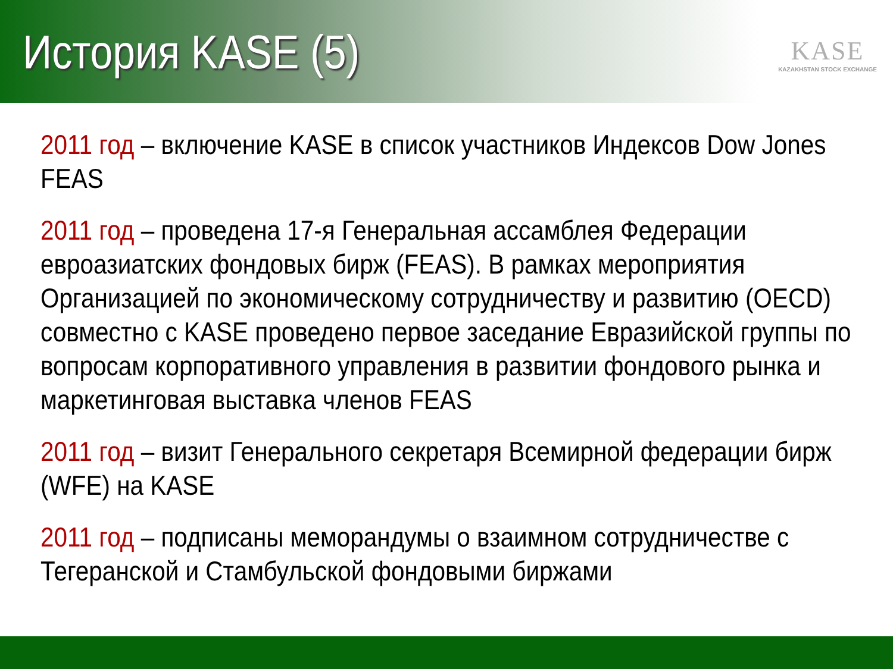История KASE (5)
KASE
KAZAKHSTAN STOCK EXCHANGE
2011 год – включение KASE в список участников Индексов Dow Jones FEAS
2011 год – проведена 17-я Генеральная ассамблея Федерации евроазиатских фондовых бирж (FEAS). В рамках мероприятия Организацией по экономическому сотрудничеству и развитию (OECD) совместно с KASE проведено первое заседание Евразийской группы по вопросам корпоративного управления в развитии фондового рынка и маркетинговая выставка членов FEAS
2011 год – визит Генерального секретаря Всемирной федерации бирж (WFE) на KASE
2011 год – подписаны меморандумы о взаимном сотрудничестве с Тегеранской и Стамбульской фондовыми биржами